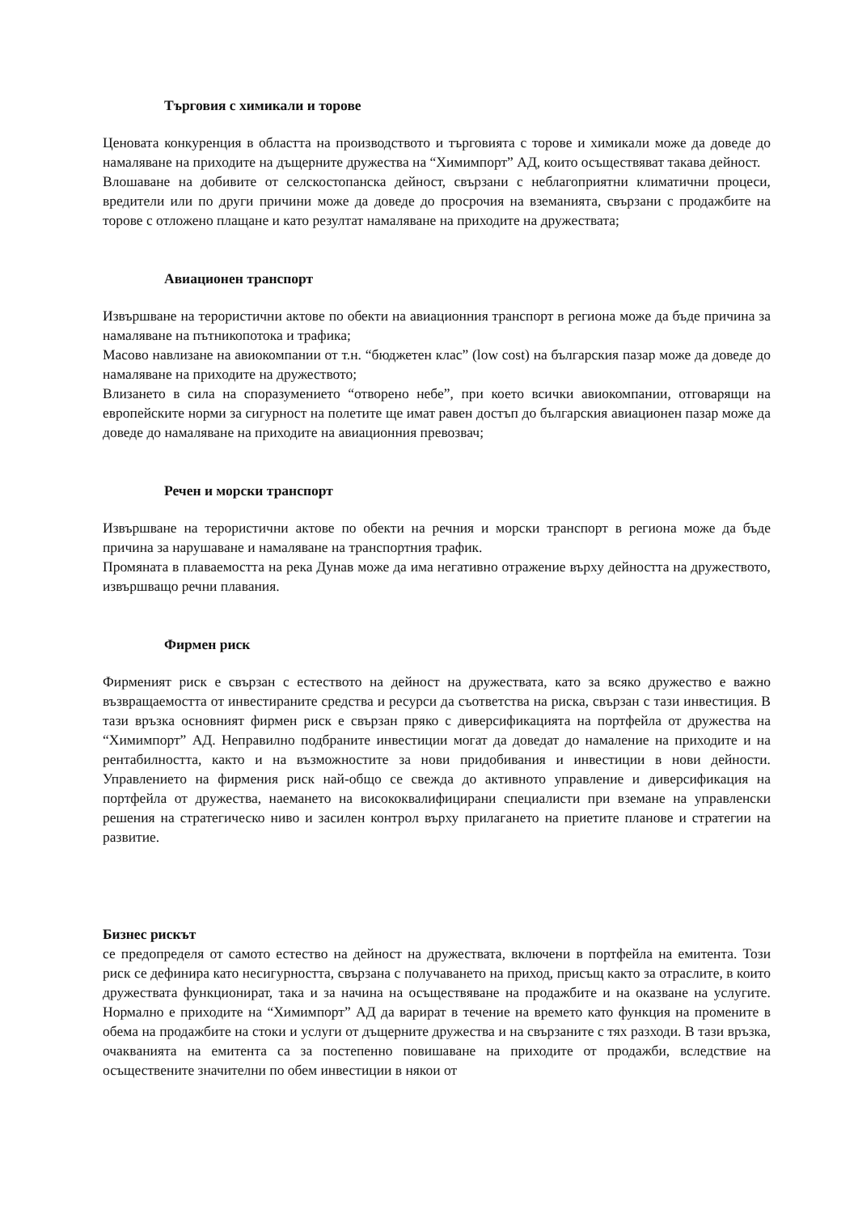Търговия с химикали и торове
Ценовата конкуренция в областта на производството и търговията с торове и химикали може да доведе до намаляване на приходите на дъщерните дружества на “Химимпорт” АД, които осъществяват такава дейност.
Влошаване на добивите от селскостопанска дейност, свързани с неблагоприятни климатични процеси, вредители или по други причини може да доведе до просрочия на вземанията, свързани с продажбите на торове с отложено плащане и като резултат намаляване на приходите на дружествата;
Авиационен транспорт
Извършване на терористични актове по обекти на авиационния транспорт в региона може да бъде причина за намаляване на пътникопотока и трафика;
Масово навлизане на авиокомпании от т.н. “бюджетен клас” (low cost) на българския пазар може да доведе до намаляване на приходите на дружеството;
Влизането в сила на споразумението “отворено небе”, при което всички авиокомпании, отговарящи на европейските норми за сигурност на полетите ще имат равен достъп до българския авиационен пазар може да доведе до намаляване на приходите на авиационния превозвач;
Речен и морски транспорт
Извършване на терористични актове по обекти на речния и морски транспорт в региона може да бъде причина за нарушаване и намаляване на транспортния трафик.
Промяната в плаваемостта на река Дунав може да има негативно отражение върху дейността на дружеството, извършващо речни плавания.
Фирмен риск
Фирменият риск е свързан с естеството на дейност на дружествата, като за всяко дружество е важно възвращаемостта от инвестираните средства и ресурси да съответства на риска, свързан с тази инвестиция. В тази връзка основният фирмен риск е свързан пряко с диверсификацията на портфейла от дружества на “Химимпорт” АД. Неправилно подбраните инвестиции могат да доведат до намаление на приходите и на рентабилността, както и на възможностите за нови придобивания и инвестиции в нови дейности. Управлението на фирмения риск най-общо се свежда до активното управление и диверсификация на портфейла от дружества, наемането на висококвалифицирани специалисти при вземане на управленски решения на стратегическо ниво и засилен контрол върху прилагането на приетите планове и стратегии на развитие.
Бизнес рискът
се предопределя от самото естество на дейност на дружествата, включени в портфейла на емитента. Този риск се дефинира като несигурността, свързана с получаването на приход, присъщ както за отраслите, в които дружествата функционират, така и за начина на осъществяване на продажбите и на оказване на услугите. Нормално е приходите на “Химимпорт” АД да варират в течение на времето като функция на промените в обема на продажбите на стоки и услуги от дъщерните дружества и на свързаните с тях разходи. В тази връзка, очакванията на емитента са за постепенно повишаване на приходите от продажби, вследствие на осъществените значителни по обем инвестиции в някои от